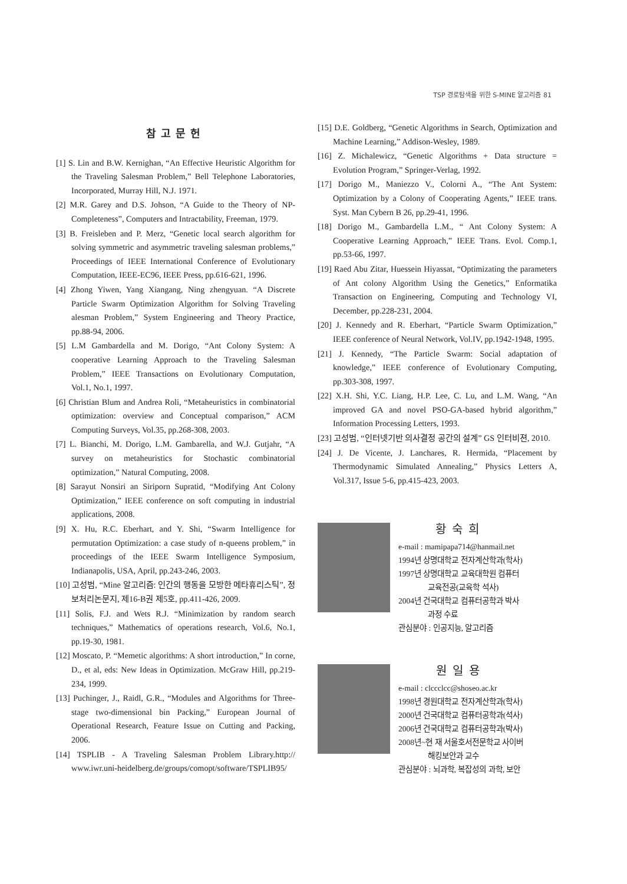TSP 경로탐색을 위한 S-MINE 알고리즘 81
참고문헌
[1] S. Lin and B.W. Kernighan, “An Effective Heuristic Algorithm for the Traveling Salesman Problem,” Bell Telephone Laboratories, Incorporated, Murray Hill, N.J. 1971.
[2] M.R. Garey and D.S. Johson, “A Guide to the Theory of NP-Completeness”, Computers and Intractability, Freeman, 1979.
[3] B. Freisleben and P. Merz, “Genetic local search algorithm for solving symmetric and asymmetric traveling salesman problems,” Proceedings of IEEE International Conference of Evolutionary Computation, IEEE-EC96, IEEE Press, pp.616-621, 1996.
[4] Zhong Yiwen, Yang Xiangang, Ning zhengyuan. “A Discrete Particle Swarm Optimization Algorithm for Solving Traveling alesman Problem,” System Engineering and Theory Practice, pp.88-94, 2006.
[5] L.M Gambardella and M. Dorigo, “Ant Colony System: A cooperative Learning Approach to the Traveling Salesman Problem,” IEEE Transactions on Evolutionary Computation, Vol.1, No.1, 1997.
[6] Christian Blum and Andrea Roli, “Metaheuristics in combinatorial optimization: overview and Conceptual comparison,” ACM Computing Surveys, Vol.35, pp.268-308, 2003.
[7] L. Bianchi, M. Dorigo, L.M. Gambarella, and W.J. Gutjahr, “A survey on metaheuristics for Stochastic combinatorial optimization,” Natural Computing, 2008.
[8] Sarayut Nonsiri an Siriporn Supratid, “Modifying Ant Colony Optimization,” IEEE conference on soft computing in industrial applications, 2008.
[9] X. Hu, R.C. Eberhart, and Y. Shi, “Swarm Intelligence for permutation Optimization: a case study of n-queens problem,” in proceedings of the IEEE Swarm Intelligence Symposium, Indianapolis, USA, April, pp.243-246, 2003.
[10] 고성범, “Mine 알고리즘: 인간의 행동을 모방한 메타휴리스틱”, 정보처리논문지, 제16-B권 제5호, pp.411-426, 2009.
[11] Solis, F.J. and Wets R.J. “Minimization by random search techniques,” Mathematics of operations research, Vol.6, No.1, pp.19-30, 1981.
[12] Moscato, P. “Memetic algorithms: A short introduction,” In corne, D., et al, eds: New Ideas in Optimization. McGraw Hill, pp.219-234, 1999.
[13] Puchinger, J., Raidl, G.R., “Modules and Algorithms for Three-stage two-dimensional bin Packing,” European Journal of Operational Research, Feature Issue on Cutting and Packing, 2006.
[14] TSPLIB - A Traveling Salesman Problem Library.http:// www.iwr.uni-heidelberg.de/groups/comopt/software/TSPLIB95/
[15] D.E. Goldberg, “Genetic Algorithms in Search, Optimization and Machine Learning,” Addison-Wesley, 1989.
[16] Z. Michalewicz, “Genetic Algorithms + Data structure = Evolution Program,” Springer-Verlag, 1992.
[17] Dorigo M., Maniezzo V., Colorni A., “The Ant System: Optimization by a Colony of Cooperating Agents,” IEEE trans. Syst. Man Cybern B 26, pp.29-41, 1996.
[18] Dorigo M., Gambardella L.M., “ Ant Colony System: A Cooperative Learning Approach,” IEEE Trans. Evol. Comp.1, pp.53-66, 1997.
[19] Raed Abu Zitar, Huessein Hiyassat, “Optimizating the parameters of Ant colony Algorithm Using the Genetics,” Enformatika Transaction on Engineering, Computing and Technology VI, December, pp.228-231, 2004.
[20] J. Kennedy and R. Eberhart, “Particle Swarm Optimization,” IEEE conference of Neural Network, Vol.IV, pp.1942-1948, 1995.
[21] J. Kennedy, “The Particle Swarm: Social adaptation of knowledge,” IEEE conference of Evolutionary Computing, pp.303-308, 1997.
[22] X.H. Shi, Y.C. Liang, H.P. Lee, C. Lu, and L.M. Wang, “An improved GA and novel PSO-GA-based hybrid algorithm,” Information Processing Letters, 1993.
[23] 고성범, “인터넷기반 의사결정 공간의 설계” GS 인터비젼, 2010.
[24] J. De Vicente, J. Lanchares, R. Hermida, “Placement by Thermodynamic Simulated Annealing,” Physics Letters A, Vol.317, Issue 5-6, pp.415-423, 2003.
황숙희
e-mail : mamipapa714@hanmail.net
1994년 상명대학교 전자계산학과(학사)
1997년 상명대학교 교육대학원 컴퓨터
교육전공(교육학 석사)
2004년 건국대학교 컴퓨터공학과 박사
과정 수료
관심분야 : 인공지능, 알고리즘
원일용
e-mail : clccclcc@shoseo.ac.kr
1998년 경원대학교 전자계산학과(학사)
2000년 건국대학교 컴퓨터공학과(석사)
2006년 건국대학교 컴퓨터공학과(박사)
2008년~현 재 서울호서전문학교 사이버
해킹보안과 교수
관심분야 : 뇌과학, 복잡성의 과학, 보안